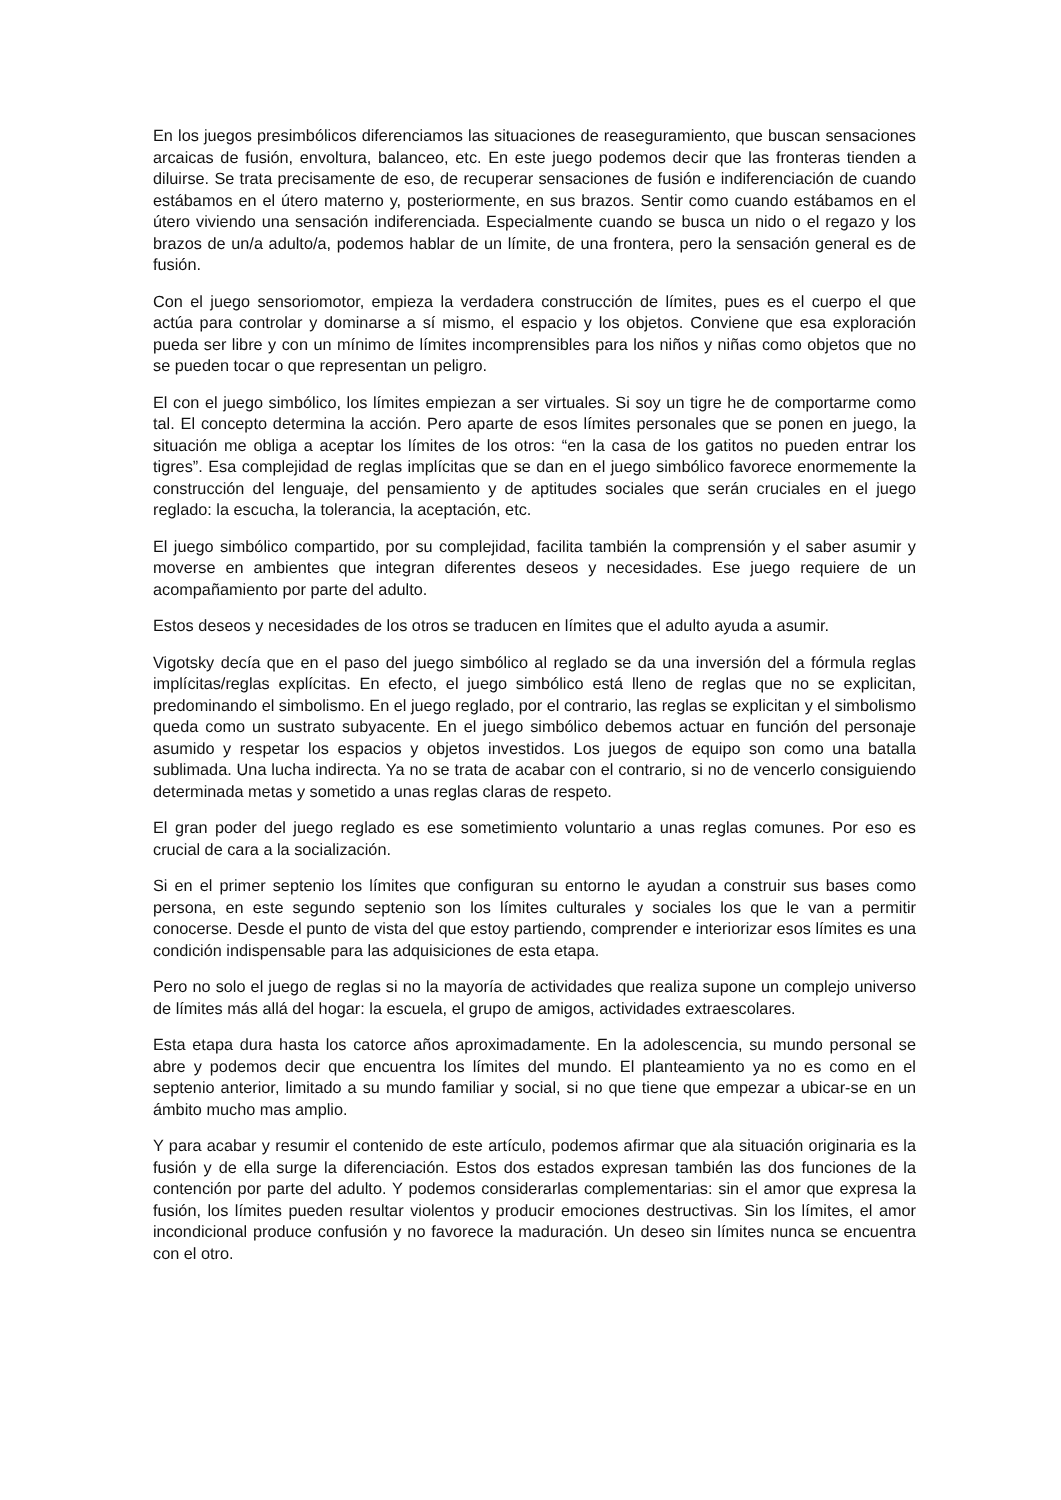En los juegos presimbólicos diferenciamos las situaciones de reaseguramiento, que buscan sensaciones arcaicas de fusión, envoltura, balanceo, etc. En este juego podemos decir que las fronteras tienden a diluirse. Se trata precisamente de eso, de recuperar sensaciones de fusión e indiferenciación de cuando estábamos en el útero materno y, posteriormente, en sus brazos. Sentir como cuando estábamos en el útero viviendo una sensación indiferenciada. Especialmente cuando se busca un nido o el regazo y los brazos de un/a adulto/a, podemos hablar de un límite, de una frontera, pero la sensación general es de fusión.
Con el juego sensoriomotor, empieza la verdadera construcción de límites, pues es el cuerpo el que actúa para controlar y dominarse a sí mismo, el espacio y los objetos. Conviene que esa exploración pueda ser libre y con un mínimo de límites incomprensibles para los niños y niñas como objetos que no se pueden tocar o que representan un peligro.
El con el juego simbólico, los límites empiezan a ser virtuales. Si soy un tigre he de comportarme como tal. El concepto determina la acción. Pero aparte de esos límites personales que se ponen en juego, la situación me obliga a aceptar los límites de los otros: “en la casa de los gatitos no pueden entrar los tigres”. Esa complejidad de reglas implícitas que se dan en el juego simbólico favorece enormemente la construcción del lenguaje, del pensamiento y de aptitudes sociales que serán cruciales en el juego reglado: la escucha, la tolerancia, la aceptación, etc.
El juego simbólico compartido, por su complejidad, facilita también la comprensión y el saber asumir y moverse en ambientes que integran diferentes deseos y necesidades. Ese juego requiere de un acompañamiento por parte del adulto.
Estos deseos y necesidades de los otros se traducen en límites que el adulto ayuda a asumir.
Vigotsky decía que en el paso del juego simbólico al reglado se da una inversión del a fórmula reglas implícitas/reglas explícitas. En efecto, el juego simbólico está lleno de reglas que no se explicitan, predominando el simbolismo. En el juego reglado, por el contrario, las reglas se explicitan y el simbolismo queda como un sustrato subyacente. En el juego simbólico debemos actuar en función del personaje asumido y respetar los espacios y objetos investidos. Los juegos de equipo son como una batalla sublimada. Una lucha indirecta. Ya no se trata de acabar con el contrario, si no de vencerlo consiguiendo determinada metas y sometido a unas reglas claras de respeto.
El gran poder del juego reglado es ese sometimiento voluntario a unas reglas comunes. Por eso es crucial de cara a la socialización.
Si en el primer septenio los límites que configuran su entorno le ayudan a construir sus bases como persona, en este segundo septenio son los límites culturales y sociales los que le van a permitir conocerse. Desde el punto de vista del que estoy partiendo, comprender e interiorizar esos límites es una condición indispensable para las adquisiciones de esta etapa.
Pero no solo el juego de reglas si no la mayoría de actividades que realiza supone un complejo universo de límites más allá del hogar: la escuela, el grupo de amigos, actividades extraescolares.
Esta etapa dura hasta los catorce años aproximadamente. En la adolescencia, su mundo personal se abre y podemos decir que encuentra los límites del mundo. El planteamiento ya no es como en el septenio anterior, limitado a su mundo familiar y social, si no que tiene que empezar a ubicar-se en un ámbito mucho mas amplio.
Y para acabar y resumir el contenido de este artículo, podemos afirmar que ala situación originaria es la fusión y de ella surge la diferenciación. Estos dos estados expresan también las dos funciones de la contención por parte del adulto. Y podemos considerarlas complementarias: sin el amor que expresa la fusión, los límites pueden resultar violentos y producir emociones destructivas. Sin los límites, el amor incondicional produce confusión y no favorece la maduración. Un deseo sin límites nunca se encuentra con el otro.